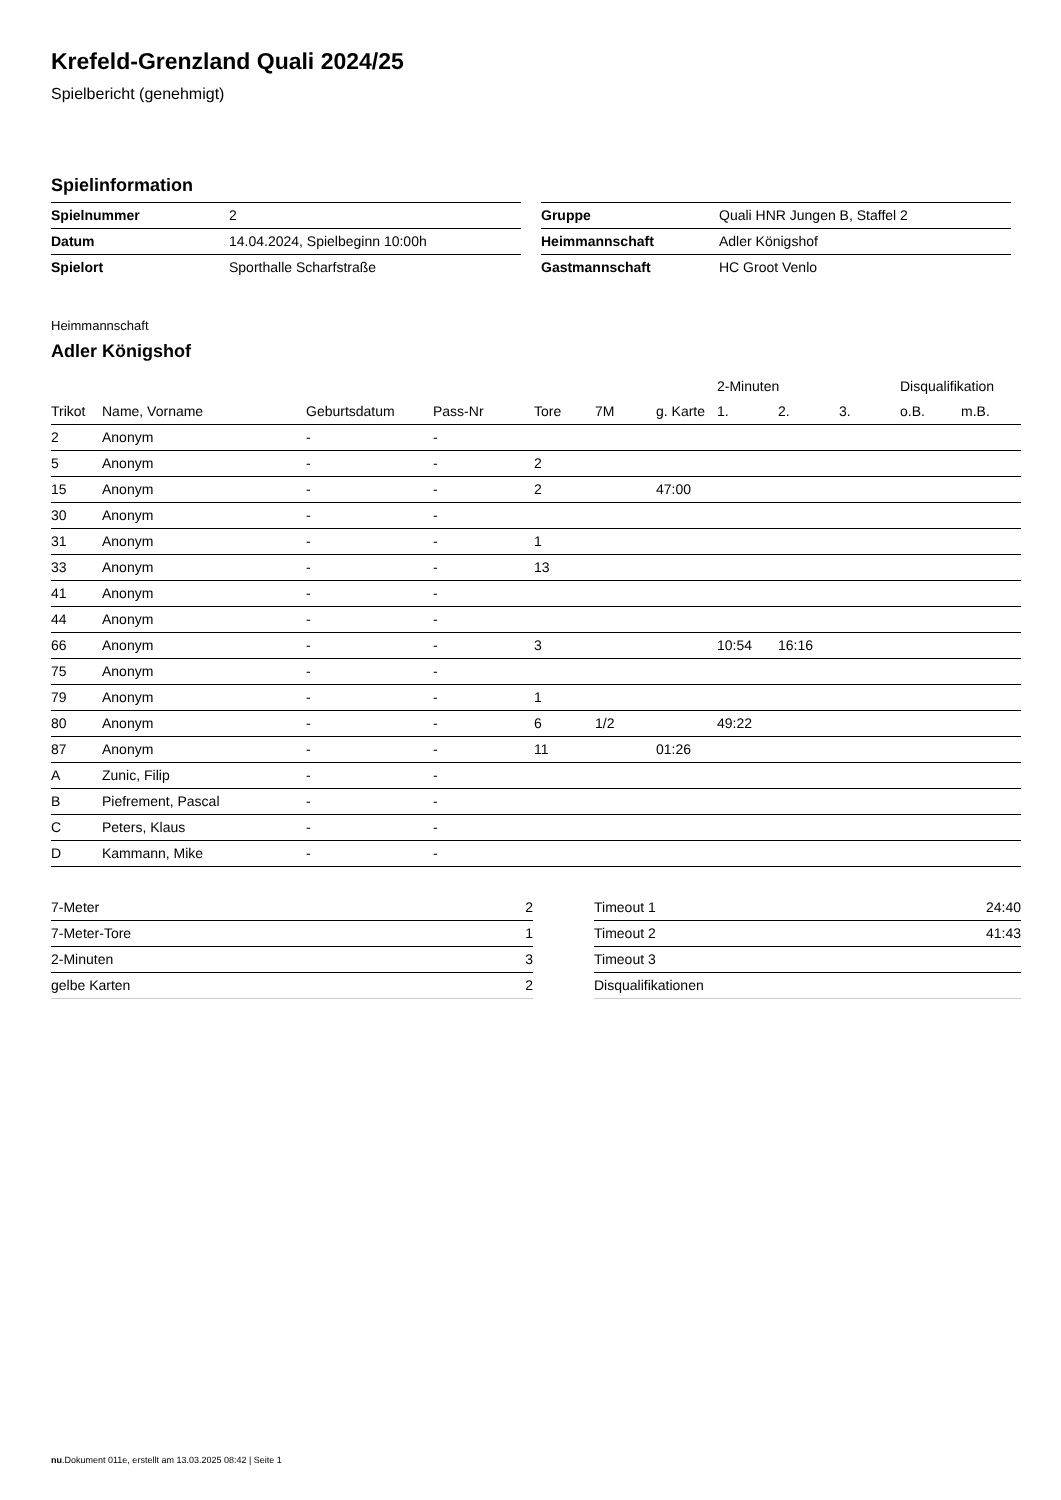Krefeld-Grenzland Quali 2024/25
Spielbericht (genehmigt)
Spielinformation
| Spielnummer | 2 |
| Datum | 14.04.2024, Spielbeginn 10:00h |
| Spielort | Sporthalle Scharfstraße |
| Gruppe | Quali HNR Jungen B, Staffel 2 |
| Heimmannschaft | Adler Königshof |
| Gastmannschaft | HC Groot Venlo |
Heimmannschaft
Adler Königshof
| | | | | | | | 2-Minuten | | | Disqualifikation | |
| --- | --- | --- | --- | --- | --- | --- | --- | --- | --- | --- | --- |
| Trikot | Name, Vorname | Geburtsdatum | Pass-Nr | Tore | 7M | g. Karte | 1. | 2. | 3. | o.B. | m.B. |
| 2 | Anonym | - | - | | | | | | | | |
| 5 | Anonym | - | - | 2 | | | | | | | |
| 15 | Anonym | - | - | 2 | | 47:00 | | | | | |
| 30 | Anonym | - | - | | | | | | | | |
| 31 | Anonym | - | - | 1 | | | | | | | |
| 33 | Anonym | - | - | 13 | | | | | | | |
| 41 | Anonym | - | - | | | | | | | | |
| 44 | Anonym | - | - | | | | | | | | |
| 66 | Anonym | - | - | 3 | | | 10:54 | 16:16 | | | |
| 75 | Anonym | - | - | | | | | | | | |
| 79 | Anonym | - | - | 1 | | | | | | | |
| 80 | Anonym | - | - | 6 | 1/2 | | 49:22 | | | | |
| 87 | Anonym | - | - | 11 | | 01:26 | | | | | |
| A | Zunic, Filip | - | - | | | | | | | | |
| B | Piefrement, Pascal | - | - | | | | | | | | |
| C | Peters, Klaus | - | - | | | | | | | | |
| D | Kammann, Mike | - | - | | | | | | | | |
| 7-Meter | 2 |
| 7-Meter-Tore | 1 |
| 2-Minuten | 3 |
| gelbe Karten | 2 |
| Timeout 1 | 24:40 |
| Timeout 2 | 41:43 |
| Timeout 3 | |
| Disqualifikationen | |
nu.Dokument 011e, erstellt am 13.03.2025 08:42 | Seite 1